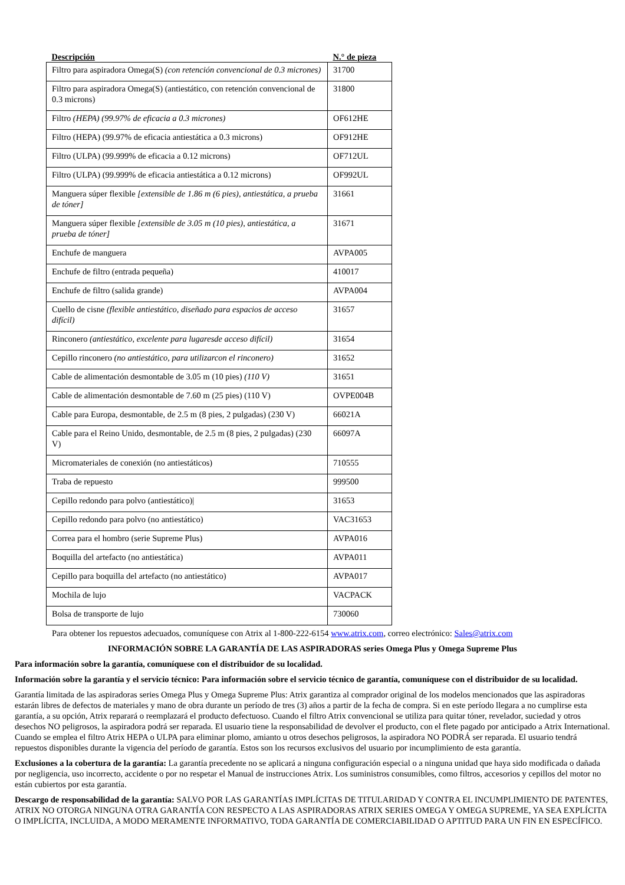| Descripción | N.° de pieza |
| --- | --- |
| Filtro para aspiradora Omega(S) (con retención convencional de 0.3 micrones) | 31700 |
| Filtro para aspiradora Omega(S) (antiestático, con retención convencional de 0.3 microns) | 31800 |
| Filtro (HEPA) (99.97% de eficacia a 0.3 micrones) | OF612HE |
| Filtro (HEPA) (99.97% de eficacia antiestática a 0.3 microns) | OF912HE |
| Filtro (ULPA) (99.999% de eficacia a 0.12 microns) | OF712UL |
| Filtro (ULPA) (99.999% de eficacia antiestática a 0.12 microns) | OF992UL |
| Manguera súper flexible [extensible de 1.86 m (6 pies), antiestática, a prueba de tóner] | 31661 |
| Manguera súper flexible [extensible de 3.05 m (10 pies), antiestática, a prueba de tóner] | 31671 |
| Enchufe de manguera | AVPA005 |
| Enchufe de filtro (entrada pequeña) | 410017 |
| Enchufe de filtro (salida grande) | AVPA004 |
| Cuello de cisne (flexible antiestático, diseñado para espacios de acceso difícil) | 31657 |
| Rinconero (antiestático, excelente para lugaresde acceso difícil) | 31654 |
| Cepillo rinconero (no antiestático, para utilizarcon el rinconero) | 31652 |
| Cable de alimentación desmontable de 3.05 m (10 pies) (110 V) | 31651 |
| Cable de alimentación desmontable de 7.60 m (25 pies) (110 V) | OVPE004B |
| Cable para Europa, desmontable, de 2.5 m (8 pies, 2 pulgadas) (230 V) | 66021A |
| Cable para el Reino Unido, desmontable, de 2.5 m (8 pies, 2 pulgadas) (230 V) | 66097A |
| Micromateriales de conexión (no antiestáticos) | 710555 |
| Traba de repuesto | 999500 |
| Cepillo redondo para polvo (antiestático)/ | 31653 |
| Cepillo redondo para polvo (no antiestático) | VAC31653 |
| Correa para el hombro (serie Supreme Plus) | AVPA016 |
| Boquilla del artefacto (no antiestática) | AVPA011 |
| Cepillo para boquilla del artefacto (no antiestático) | AVPA017 |
| Mochila de lujo | VACPACK |
| Bolsa de transporte de lujo | 730060 |
Para obtener los repuestos adecuados, comuníquese con Atrix al 1-800-222-6154 www.atrix.com, correo electrónico: Sales@atrix.com
INFORMACIÓN SOBRE LA GARANTÍA DE LAS ASPIRADORAS series Omega Plus y Omega Supreme Plus
Para información sobre la garantía, comuníquese con el distribuidor de su localidad.
Información sobre la garantía y el servicio técnico: Para información sobre el servicio técnico de garantía, comuníquese con el distribuidor de su localidad.
Garantía limitada de las aspiradoras series Omega Plus y Omega Supreme Plus: Atrix garantiza al comprador original de los modelos mencionados que las aspiradoras estarán libres de defectos de materiales y mano de obra durante un período de tres (3) años a partir de la fecha de compra. Si en este período llegara a no cumplirse esta garantía, a su opción, Atrix reparará o reemplazará el producto defectuoso. Cuando el filtro Atrix convencional se utiliza para quitar tóner, revelador, suciedad y otros desechos NO peligrosos, la aspiradora podrá ser reparada. El usuario tiene la responsabilidad de devolver el producto, con el flete pagado por anticipado a Atrix International. Cuando se emplea el filtro Atrix HEPA o ULPA para eliminar plomo, amianto u otros desechos peligrosos, la aspiradora NO PODRÁ ser reparada. El usuario tendrá repuestos disponibles durante la vigencia del período de garantía. Estos son los recursos exclusivos del usuario por incumplimiento de esta garantía.
Exclusiones a la cobertura de la garantía: La garantía precedente no se aplicará a ninguna configuración especial o a ninguna unidad que haya sido modificada o dañada por negligencia, uso incorrecto, accidente o por no respetar el Manual de instrucciones Atrix. Los suministros consumibles, como filtros, accesorios y cepillos del motor no están cubiertos por esta garantía.
Descargo de responsabilidad de la garantía: SALVO POR LAS GARANTÍAS IMPLÍCITAS DE TITULARIDAD Y CONTRA EL INCUMPLIMIENTO DE PATENTES, ATRIX NO OTORGA NINGUNA OTRA GARANTÍA CON RESPECTO A LAS ASPIRADORAS ATRIX SERIES OMEGA Y OMEGA SUPREME, YA SEA EXPLÍCITA O IMPLÍCITA, INCLUIDA, A MODO MERAMENTE INFORMATIVO, TODA GARANTÍA DE COMERCIABILIDAD O APTITUD PARA UN FIN EN ESPECÍFICO.